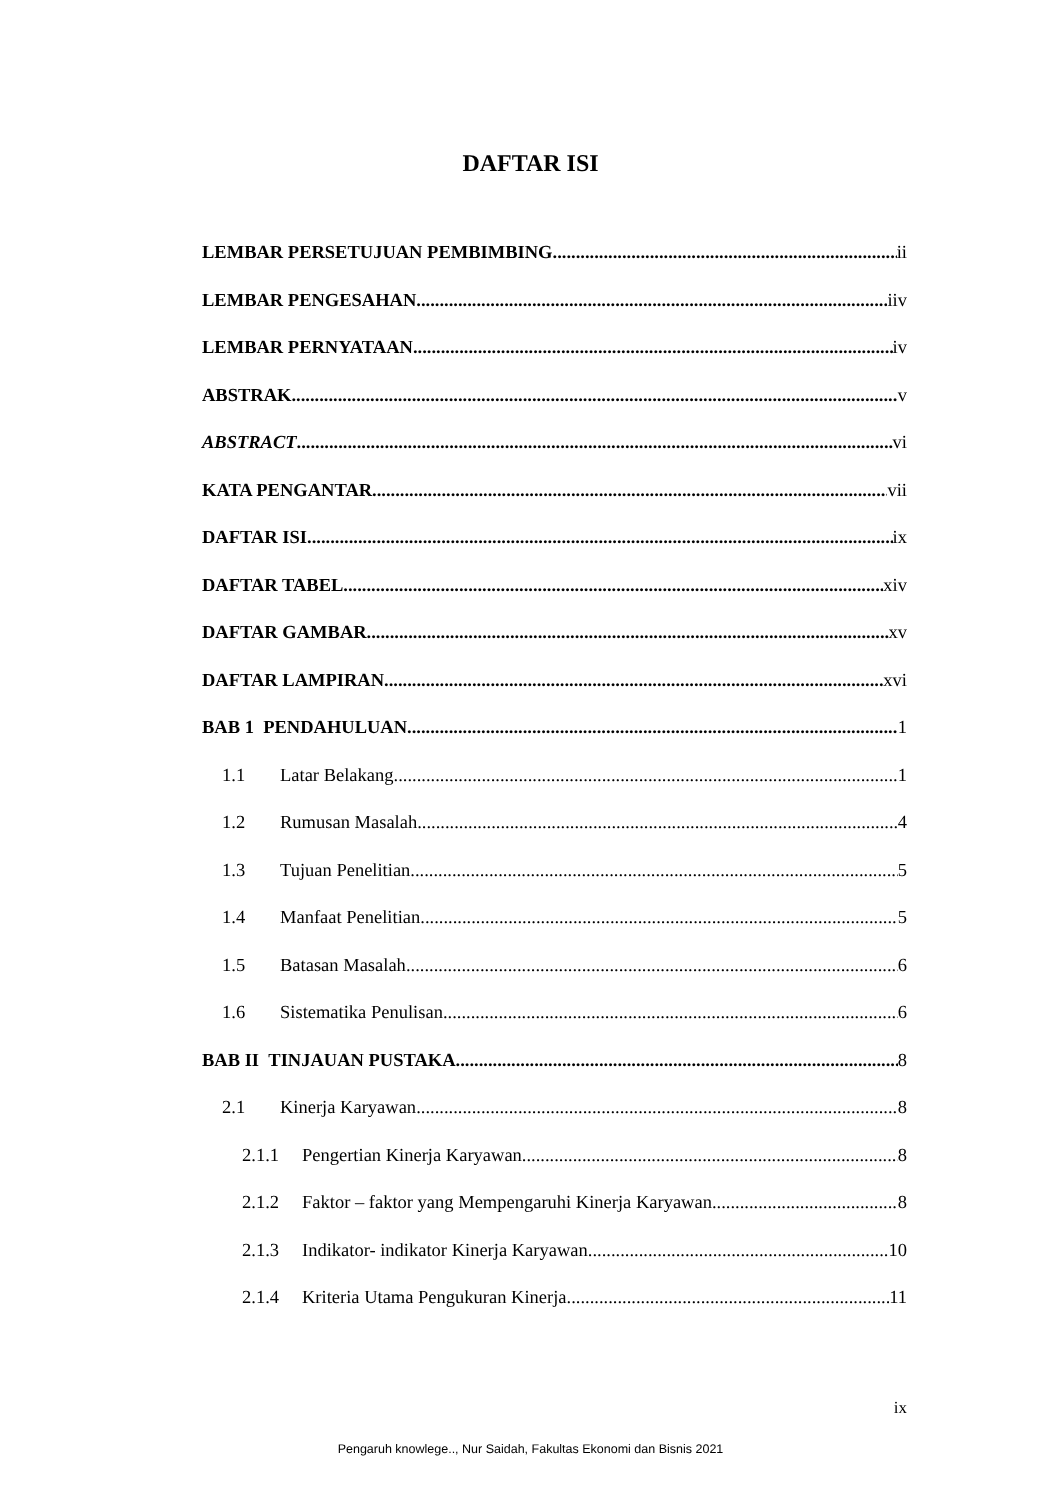DAFTAR ISI
LEMBAR PERSETUJUAN PEMBIMBING ii
LEMBAR PENGESAHAN iiv
LEMBAR PERNYATAAN iv
ABSTRAK v
ABSTRACT vi
KATA PENGANTAR vii
DAFTAR ISI ix
DAFTAR TABEL xiv
DAFTAR GAMBAR xv
DAFTAR LAMPIRAN xvi
BAB 1 PENDAHULUAN 1
1.1 Latar Belakang 1
1.2 Rumusan Masalah 4
1.3 Tujuan Penelitian 5
1.4 Manfaat Penelitian 5
1.5 Batasan Masalah 6
1.6 Sistematika Penulisan 6
BAB II TINJAUAN PUSTAKA 8
2.1 Kinerja Karyawan 8
2.1.1 Pengertian Kinerja Karyawan 8
2.1.2 Faktor – faktor yang Mempengaruhi Kinerja Karyawan 8
2.1.3 Indikator- indikator Kinerja Karyawan 10
2.1.4 Kriteria Utama Pengukuran Kinerja 11
ix
Pengaruh knowlege.., Nur Saidah, Fakultas Ekonomi dan Bisnis 2021